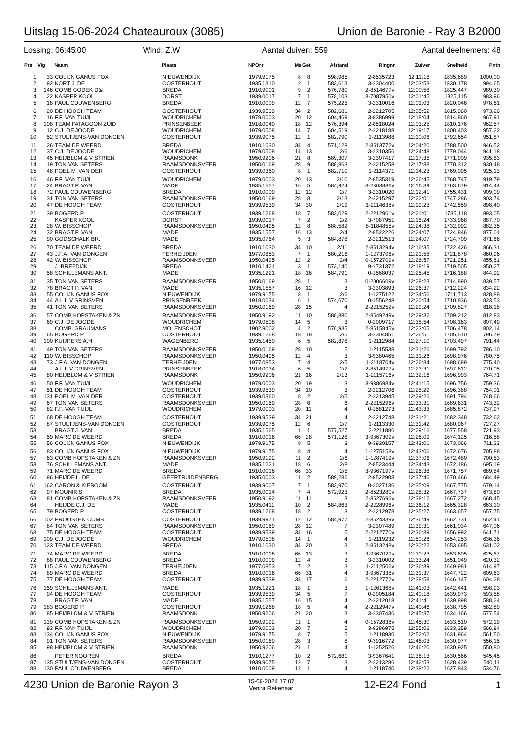Uitslag 15-06-2024 Chateauroux (3085) Union de Baronie - Ray 3 B2000
Lossing: 06:45:00 Wind: Z.W Aantal duiven: 559 Aantal deelnemers: 48
| Prs | Vlg | Naam | Plaats | NPOnr | Me | Get | Afstand | Ringnr | Zuiver | Snelheid | Pntn |
| --- | --- | --- | --- | --- | --- | --- | --- | --- | --- | --- | --- |
| 1 | 33 | COLIJN GANUS FOX | NIEUWENDIJK | 1979.9175 | 8 | 8 | 598,985 | 2-8535723 | 12:11:18 | 1835,689 | 1000,00 |
| 2 | 92 | KORT J. DE | OOSTERHOUT | 1935.1310 | 2 | 1 | 583,613 | 3-2304400 | 12:03:53 | 1830,178 | 994,65 |
| 3 | 146 | COMB GODEK D&I | BREDA | 1910.9001 | 9 | 2 | 576,780 | 2-8514677v | 12:00:58 | 1825,447 | 989,30 |
| 4 | 22 | KASPER KOOL | DORST | 1939.0017 | 7 | 1 | 578,103 | 3-7087950v | 12:01:45 | 1825,115 | 983,96 |
| 5 | 18 | PAUL COUWENBERG | BREDA | 1910.0009 | 12 | 7 | 575,225 | 3-2310016 | 12:01:03 | 1820,046 | 978,61 |
| 6 | 20 | DE HOOGH TEAM | OOSTERHOUT | 1939.9539 | 34 | 2 | 582,681 | 2-2212705 | 12:05:52 | 1815,960 | 973,26 |
| 7 | 16 | F.F. VAN TUIJL | WOUDRICHEM | 1979.0003 | 20 | 12 | 604,469 | 3-9386999 | 12:18:04 | 1814,860 | 967,91 |
| 8 | 108 | TEAM PATAGOON ZUID | PRINSENBEEK | 1918.0040 | 18 | 12 | 576,394 | 2-8518024 | 12:03:25 | 1810,176 | 962,57 |
| 9 | 12 | C.J. DE JOODE | WOUDRICHEM | 1979.0508 | 14 | 7 | 604,519 | 2-2218188 | 12:19:17 | 1808,403 | 957,22 |
| 10 | 52 | STULTJENS-VAN DONGEN | OOSTERHOUT | 1939.9075 | 12 | 1 | 582,790 | 1-2113988 | 12:10:06 | 1792,654 | 951,87 |
| 11 | 26 | TEAM DE WEERD | BREDA | 1910.1030 | 34 | 4 | 571,128 | 2-8513772v | 12:04:20 | 1788,500 | 946,52 |
| 12 | 37 | C.J. DE JOODE | WOUDRICHEM | 1979.0508 | 14 | 13 | 2/6 | 3-2310356 | 12:24:48 | 1779,044 | 941,18 |
| 13 | 45 | HEIJBLOM & V STRIEN | RAAMSDONK | 1950.9206 | 21 | 8 | 589,307 | 3-2307417 | 12:17:35 | 1771,909 | 935,83 |
| 14 | 19 | TON VAN SETERS | RAAMSDONKSVEER | 1950.0169 | 28 | 9 | 588,863 | 2-2215258 | 12:17:38 | 1770,312 | 930,48 |
| 15 | 48 | POEL M. VAN DER | OOSTERHOUT | 1939.0360 | 8 | 1 | 582,710 | 1-2114371 | 12:14:23 | 1769,095 | 925,13 |
| 16 | 46 | F.F. VAN TUIJL | WOUDRICHEM | 1979.0003 | 20 | 13 | 2/10 | 2-8535319 | 12:26:45 | 1768,747 | 919,79 |
| 17 | 24 | BRAGT P. VAN | MADE | 1935.1557 | 16 | 5 | 584,924 | 3-2303886v | 12:16:39 | 1763,679 | 914,44 |
| 18 | 72 | PAUL COUWENBERG | BREDA | 1910.0009 | 12 | 12 | 2/7 | 3-2310020 | 12:12:41 | 1755,431 | 909,09 |
| 19 | 31 | TON VAN SETERS | RAAMSDONKSVEER | 1950.0169 | 28 | 8 | 2/13 | 2-2215297 | 12:22:01 | 1747,286 | 903,74 |
| 20 | 47 | DE HOOGH TEAM | OOSTERHOUT | 1939.9539 | 34 | 30 | 2/19 | 1-2114638v | 12:19:23 | 1742,559 | 898,40 |
| 21 | 39 | BOGERD P. | OOSTERHOUT | 1939.1268 | 18 | 7 | 583,029 | 2-2212961v | 12:21:01 | 1735,118 | 893,05 |
| 22 | | KASPER KOOL | DORST | 1939.0017 | 7 | 2 | 2/2 | 3-7087951 | 12:18:24 | 1733,968 | 887,70 |
| 23 | 28 | W. BISSCHOP | RAAMSDONKSVEER | 1950.0495 | 12 | 8 | 588,582 | 8-1184855v | 12:24:38 | 1732,992 | 882,35 |
| 24 | 32 | BRAGT P. VAN | MADE | 1935.1557 | 16 | 13 | 2/4 | 2-8522226 | 12:24:07 | 1724,846 | 877,01 |
| 25 | 90 | GODSCHALK BR. | MADE | 1935.0764 | 5 | 3 | 584,878 | 2-2212513 | 12:24:07 | 1724,709 | 871,66 |
| 26 | 70 | TEAM DE WEERD | BREDA | 1910.1030 | 34 | 10 | 2/11 | 2-8513294v | 12:16:35 | 1722,426 | 866,31 |
| 27 | 43 | J.F.A. VAN DONGEN | TERHEIJDEN | 1977.0853 | 7 | 1 | 580,216 | 1-1273706v | 12:21:58 | 1721,878 | 860,96 |
| 28 | 42 | W. BISSCHOP | RAAMSDONKSVEER | 1950.0495 | 12 | 2 | 2/4 | 0-1572709v | 12:26:57 | 1721,251 | 855,61 |
| 29 | | J. BREEDIJK | BREDA | 1910.1421 | 3 | 1 | 573,140 | 9-1731372 | 12:18:19 | 1719,505 | 850,27 |
| 30 | 58 | SCHILLEMANS ANT. | MADE | 1935.1221 | 18 | 16 | 584,791 | 0-1568037 | 12:25:45 | 1716,188 | 844,92 |
| 31 | 35 | TON VAN SETERS | RAAMSDONKSVEER | 1950.0169 | 28 | 1 | 3 | 0-2006609v | 12:28:23 | 1714,890 | 839,57 |
| 32 | 78 | BRAGT P. VAN | MADE | 1935.1557 | 16 | 12 | 3 | 3-2303893 | 12:26:37 | 1712,224 | 834,22 |
| 33 | 55 | COLIJN GANUS FOX | NIEUWENDIJK | 1979.9175 | 8 | 1 | 2/6 | 1-1275122 | 12:34:56 | 1711,713 | 828,88 |
| 34 | 44 | A.L.L V GRINSVEN | PRINSENBEEK | 1918.0034 | 6 | 1 | 574,670 | 0-1556248 | 12:20:54 | 1710,836 | 823,53 |
| 35 | 41 | TON VAN SETERS | RAAMSDONKSVEER | 1950.0169 | 28 | 15 | 4 | 2-2215252v | 12:29:24 | 1709,827 | 818,18 |
| 36 | 57 | COMB HOPSTAKEN & ZN | RAAMSDONKSVEER | 1950.9192 | 11 | 10 | 588,880 | 2-8549249v | 12:29:32 | 1709,212 | 812,83 |
| 37 | 69 | C.J. DE JOODE | WOUDRICHEM | 1979.0508 | 14 | 5 | 3 | 0-2009717 | 12:38:54 | 1708,163 | 807,49 |
| 38 | | COMB. GRAUMANS | MOLENSCHOT | 1902.9002 | 4 | 2 | 576,935 | 2-8515845v | 12:23:05 | 1706,478 | 802,14 |
| 39 | 65 | BOGERD P. | OOSTERHOUT | 1939.1268 | 18 | 18 | 2/5 | 3-2304851 | 12:26:51 | 1705,510 | 796,79 |
| 40 | 100 | KUIJPERS A.H. | WAGENBERG | 1935.1450 | 6 | 5 | 582,878 | 1-2112984 | 12:27:10 | 1703,497 | 791,44 |
| 41 | 49 | TON VAN SETERS | RAAMSDONKSVEER | 1950.0169 | 28 | 10 | 5 | 1-2115538 | 12:31:26 | 1699,792 | 786,10 |
| 42 | 110 | W. BISSCHOP | RAAMSDONKSVEER | 1950.0495 | 12 | 4 | 3 | 3-9380465 | 12:31:26 | 1698,976 | 780,75 |
| 43 | 73 | J.F.A. VAN DONGEN | TERHEIJDEN | 1977.0853 | 7 | 4 | 2/5 | 1-2118704v | 12:26:34 | 1698,689 | 775,40 |
| 44 | | A.L.L V GRINSVEN | PRINSENBEEK | 1918.0034 | 6 | 5 | 2/2 | 2-8514977v | 12:23:31 | 1697,612 | 770,05 |
| 45 | 80 | HEIJBLOM & V STRIEN | RAAMSDONK | 1950.9206 | 21 | 16 | 2/13 | 1-2115716v | 12:32:16 | 1696,993 | 764,71 |
| 46 | 50 | F.F. VAN TUIJL | WOUDRICHEM | 1979.0003 | 20 | 19 | 3 | 3-9386984v | 12:41:15 | 1696,756 | 759,36 |
| 47 | 51 | DE HOOGH TEAM | OOSTERHOUT | 1939.9539 | 34 | 10 | 3 | 2-2212706 | 12:28:29 | 1696,388 | 754,01 |
| 48 | 131 | POEL M. VAN DER | OOSTERHOUT | 1939.0360 | 8 | 2 | 2/5 | 2-2213945 | 12:29:26 | 1691,794 | 748,66 |
| 49 | 67 | TON VAN SETERS | RAAMSDONKSVEER | 1950.0169 | 28 | 6 | 6 | 2-2215296v | 12:33:31 | 1689,631 | 743,32 |
| 50 | 82 | F.F. VAN TUIJL | WOUDRICHEM | 1979.0003 | 20 | 11 | 4 | 0-1581273 | 12:43:33 | 1685,872 | 737,97 |
| 51 | 68 | DE HOOGH TEAM | OOSTERHOUT | 1939.9539 | 34 | 21 | 4 | 2-2212748 | 12:31:21 | 1682,348 | 732,62 |
| 52 | 87 | STULTJENS-VAN DONGEN | OOSTERHOUT | 1939.9075 | 12 | 6 | 2/7 | 1-2113330 | 12:31:42 | 1680,967 | 727,27 |
| 53 | | BRAGT J. VAN | BREDA | 1935.1565 | 1 | 1 | 577,527 | 2-2211886 | 12:29:16 | 1677,558 | 721,93 |
| 54 | 59 | MARC DE WEERD | BREDA | 1910.0016 | 66 | 28 | 571,128 | 3-9367309v | 12:26:09 | 1674,125 | 716,58 |
| 55 | 56 | COLIJN GANUS FOX | NIEUWENDIJK | 1979.9175 | 8 | 5 | 3 | 9-3920157 | 12:43:01 | 1673,066 | 711,23 |
| 56 | 83 | COLIJN GANUS FOX | NIEUWENDIJK | 1979.9175 | 8 | 4 | 4 | 1-1275158v | 12:43:06 | 1672,676 | 705,88 |
| 57 | 63 | COMB HOPSTAKEN & ZN | RAAMSDONKSVEER | 1950.9192 | 11 | 2 | 2/6 | 1-1287419v | 12:37:06 | 1672,480 | 700,53 |
| 58 | 76 | SCHILLEMANS ANT. | MADE | 1935.1221 | 18 | 6 | 2/8 | 2-8523444 | 12:34:43 | 1672,186 | 695,19 |
| 59 | 71 | MARC DE WEERD | BREDA | 1910.0016 | 66 | 33 | 2/5 | 3-9367197v | 12:26:38 | 1671,757 | 689,84 |
| 60 | 96 | HEIJDE L. DE | GEERTRUIDENBERG | 1935.0003 | 11 | 2 | 589,286 | 2-8522908 | 12:37:46 | 1670,466 | 684,49 |
| 61 | 162 | CARON & KIEBOOM | OOSTERHOUT | 1939.9007 | 7 | 1 | 583,970 | 0-2027136 | 12:35:09 | 1667,775 | 679,14 |
| 62 | 97 | MOUNIR S. | BREDA | 1935.0014 | 7 | 4 | 572,923 | 2-8523280v | 12:28:32 | 1667,737 | 673,80 |
| 63 | 81 | COMB HOPSTAKEN & ZN | RAAMSDONKSVEER | 1950.9192 | 11 | 11 | 3 | 2-8527696v | 12:38:12 | 1667,272 | 668,45 |
| 64 | | HEIJDE C.J. DE | MADE | 1935.0411 | 10 | 2 | 584,863 | 2-2228996v | 12:36:12 | 1665,328 | 663,10 |
| 65 | 79 | BOGERD P. | OOSTERHOUT | 1939.1268 | 18 | 2 | 3 | 2-2212978 | 12:35:27 | 1663,657 | 657,75 |
| 66 | 102 | PROOSTEN COMB. | OOSTERHOUT | 1939.9971 | 12 | 12 | 584,977 | 2-8524339v | 12:36:49 | 1662,731 | 652,41 |
| 67 | 84 | TON VAN SETERS | RAAMSDONKSVEER | 1950.0169 | 28 | 12 | 7 | 3-2307489 | 12:39:31 | 1661,034 | 647,06 |
| 68 | 75 | DE HOOGH TEAM | OOSTERHOUT | 1939.9539 | 34 | 16 | 5 | 2-2212770v | 12:36:39 | 1656,992 | 641,71 |
| 69 | 109 | C.J. DE JOODE | WOUDRICHEM | 1979.0508 | 14 | 1 | 4 | 1-2119232 | 12:50:26 | 1654,253 | 636,36 |
| 70 | 123 | TEAM DE WEERD | BREDA | 1910.1030 | 34 | 20 | 3 | 2-8513248v | 12:30:22 | 1653,685 | 631,02 |
| 71 | 74 | MARC DE WEERD | BREDA | 1910.0016 | 66 | 13 | 3 | 3-9367029v | 12:30:23 | 1653,605 | 625,67 |
| 72 | 88 | PAUL COUWENBERG | BREDA | 1910.0009 | 12 | 4 | 3 | 3-2310002 | 12:33:24 | 1651,049 | 620,32 |
| 73 | 115 | J.F.A. VAN DONGEN | TERHEIJDEN | 1977.0853 | 7 | 2 | 3 | 1-2112506v | 12:36:39 | 1649,981 | 614,97 |
| 74 | 89 | MARC DE WEERD | BREDA | 1910.0016 | 66 | 31 | 4 | 3-9367338v | 12:31:37 | 1647,722 | 609,63 |
| 75 | 77 | DE HOOGH TEAM | OOSTERHOUT | 1939.9539 | 34 | 17 | 6 | 2-2212772v | 12:38:58 | 1646,147 | 604,28 |
| 76 | 159 | SCHILLEMANS ANT. | MADE | 1935.1221 | 18 | 1 | 3 | 1-1261368v | 12:41:03 | 1642,441 | 598,93 |
| 77 | 94 | DE HOOGH TEAM | OOSTERHOUT | 1939.9539 | 34 | 5 | 7 | 0-2005184 | 12:40:18 | 1639,973 | 593,58 |
| 78 | | BRAGT P. VAN | MADE | 1935.1557 | 16 | 15 | 4 | 2-2212018 | 12:41:41 | 1639,898 | 588,24 |
| 79 | 183 | BOGERD P. | OOSTERHOUT | 1939.1268 | 18 | 5 | 4 | 2-2212947v | 12:40:46 | 1638,795 | 582,89 |
| 80 | 85 | HEIJBLOM & V STRIEN | RAAMSDONK | 1950.9206 | 21 | 20 | 3 | 3-2307436 | 12:45:37 | 1634,166 | 577,54 |
| 81 | 139 | COMB HOPSTAKEN & ZN | RAAMSDONKSVEER | 1950.9192 | 11 | 1 | 4 | 0-1572838v | 12:45:30 | 1633,510 | 572,19 |
| 82 | 93 | F.F. VAN TUIJL | WOUDRICHEM | 1979.0003 | 20 | 7 | 5 | 3-9386975 | 12:55:06 | 1633,259 | 566,84 |
| 83 | 134 | COLIJN GANUS FOX | NIEUWENDIJK | 1979.9175 | 8 | 7 | 5 | 1-2118930 | 12:52:02 | 1631,964 | 561,50 |
| 84 | 91 | TON VAN SETERS | RAAMSDONKSVEER | 1950.0169 | 28 | 3 | 8 | 9-3916772 | 12:46:03 | 1630,977 | 556,15 |
| 85 | 98 | HEIJBLOM & V STRIEN | RAAMSDONK | 1950.9206 | 21 | 1 | 4 | 1-1252526 | 12:46:20 | 1630,925 | 550,80 |
| 86 | | PETER NOOREN | BREDA | 1910.1277 | 10 | 2 | 572,681 | 3-9367641 | 12:36:13 | 1630,566 | 545,45 |
| 87 | 135 | STULTJENS-VAN DONGEN | OOSTERHOUT | 1939.9075 | 12 | 7 | 3 | 2-2213286 | 12:42:53 | 1628,439 | 540,11 |
| 88 | 130 | PAUL COUWENBERG | BREDA | 1910.0009 | 12 | 1 | 4 | 1-2118740 | 12:38:22 | 1627,843 | 534,76 |
4230 Union de Baronie Rayon 3 15-06-2024 17:07
Venira Rekenaar 12-E24 Fond 1